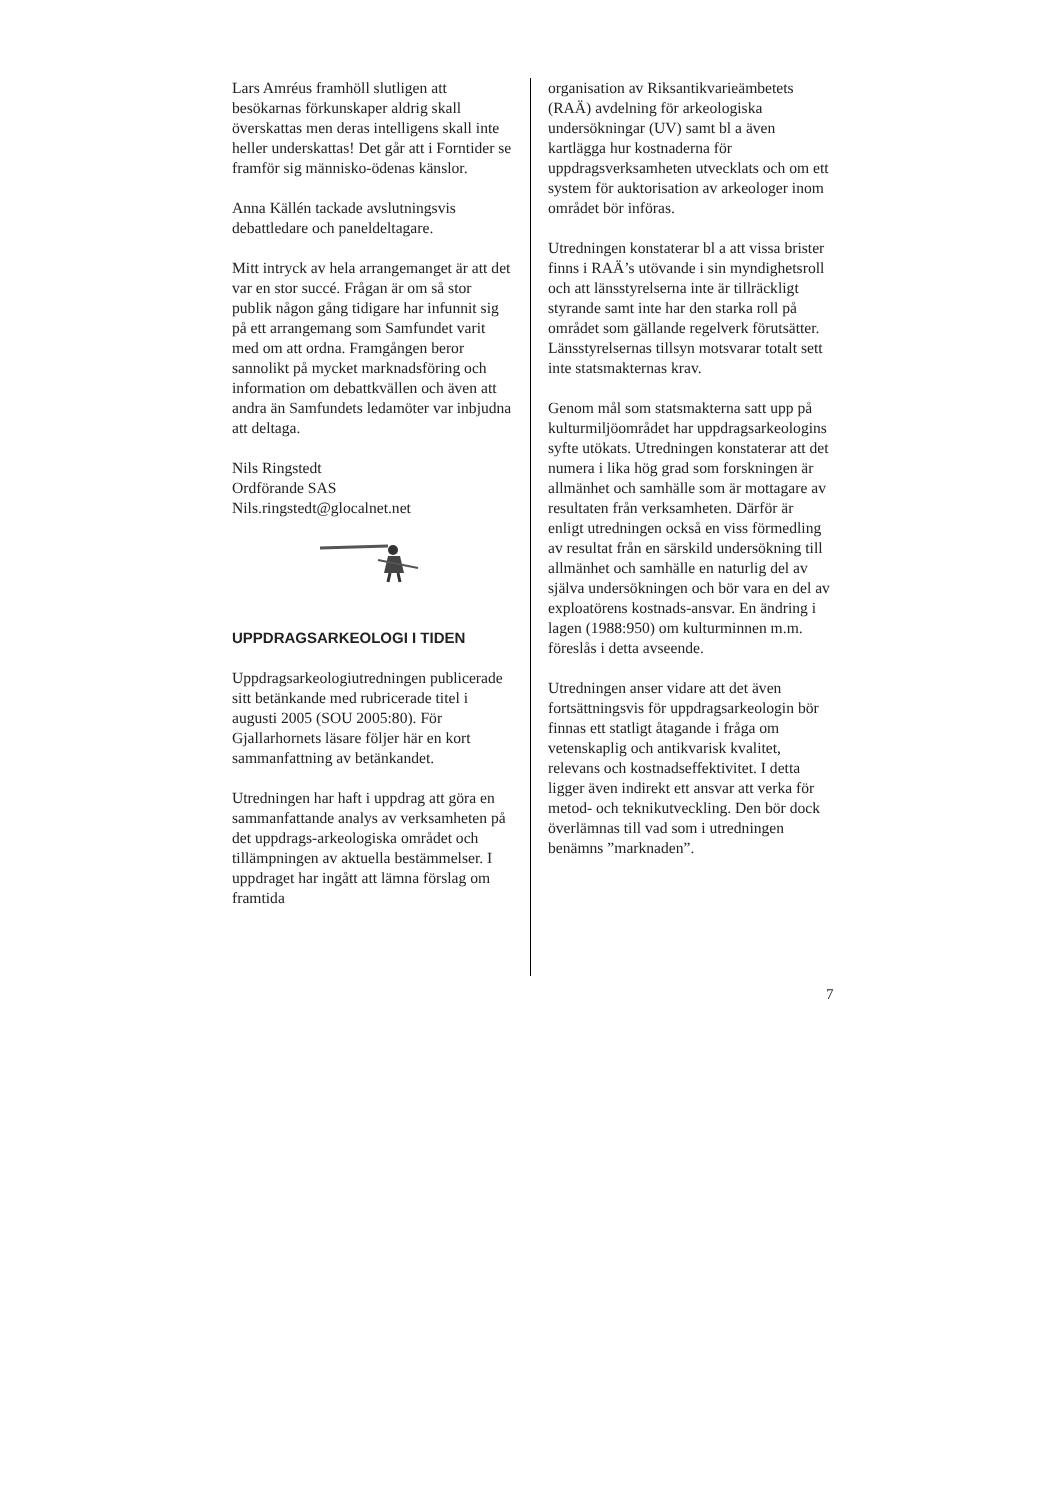Lars Amréus framhöll slutligen att besökarnas förkunskaper aldrig skall överskattas men deras intelligens skall inte heller underskattas! Det går att i Forntider se framför sig människo-ödenas känslor.
Anna Källén tackade avslutningsvis debattledare och paneldeltagare.
Mitt intryck av hela arrangemanget är att det var en stor succé. Frågan är om så stor publik någon gång tidigare har infunnit sig på ett arrangemang som Samfundet varit med om att ordna. Framgången beror sannolikt på mycket marknadsföring och information om debattkvällen och även att andra än Samfundets ledamöter var inbjudna att deltaga.
Nils Ringstedt
Ordförande SAS
Nils.ringstedt@glocalnet.net
UPPDRAGSARKEOLOGI I TIDEN
Uppdragsarkeologiutredningen publicerade sitt betänkande med rubricerade titel i augusti 2005 (SOU 2005:80). För Gjallarhornets läsare följer här en kort sammanfattning av betänkandet.
Utredningen har haft i uppdrag att göra en sammanfattande analys av verksamheten på det uppdrags-arkeologiska området och tillämpningen av aktuella bestämmelser. I uppdraget har ingått att lämna förslag om framtida
organisation av Riksantikvarieämbetets (RAÄ) avdelning för arkeologiska undersökningar (UV) samt bl a även kartlägga hur kostnaderna för uppdragsverksamheten utvecklats och om ett system för auktorisation av arkeologer inom området bör införas.
Utredningen konstaterar bl a att vissa brister finns i RAÄ’s utövande i sin myndighetsroll och att länsstyrelserna inte är tillräckligt styrande samt inte har den starka roll på området som gällande regelverk förutsätter. Länsstyrelsernas tillsyn motsvarar totalt sett inte statsmakternas krav.
Genom mål som statsmakterna satt upp på kulturmiljöområdet har uppdragsarkeologins syfte utökats. Utredningen konstaterar att det numera i lika hög grad som forskningen är allmänhet och samhälle som är mottagare av resultaten från verksamheten. Därför är enligt utredningen också en viss förmedling av resultat från en särskild undersökning till allmänhet och samhälle en naturlig del av själva undersökningen och bör vara en del av exploatörens kostnads-ansvar. En ändring i lagen (1988:950) om kulturminnen m.m. föreslås i detta avseende.
Utredningen anser vidare att det även fortsättningsvis för uppdragsarkeologin bör finnas ett statligt åtagande i fråga om vetenskaplig och antikvarisk kvalitet, relevans och kostnadseffektivitet. I detta ligger även indirekt ett ansvar att verka för metod- och teknikutveckling. Den bör dock överlämnas till vad som i utredningen benämns ”marknaden”.
7